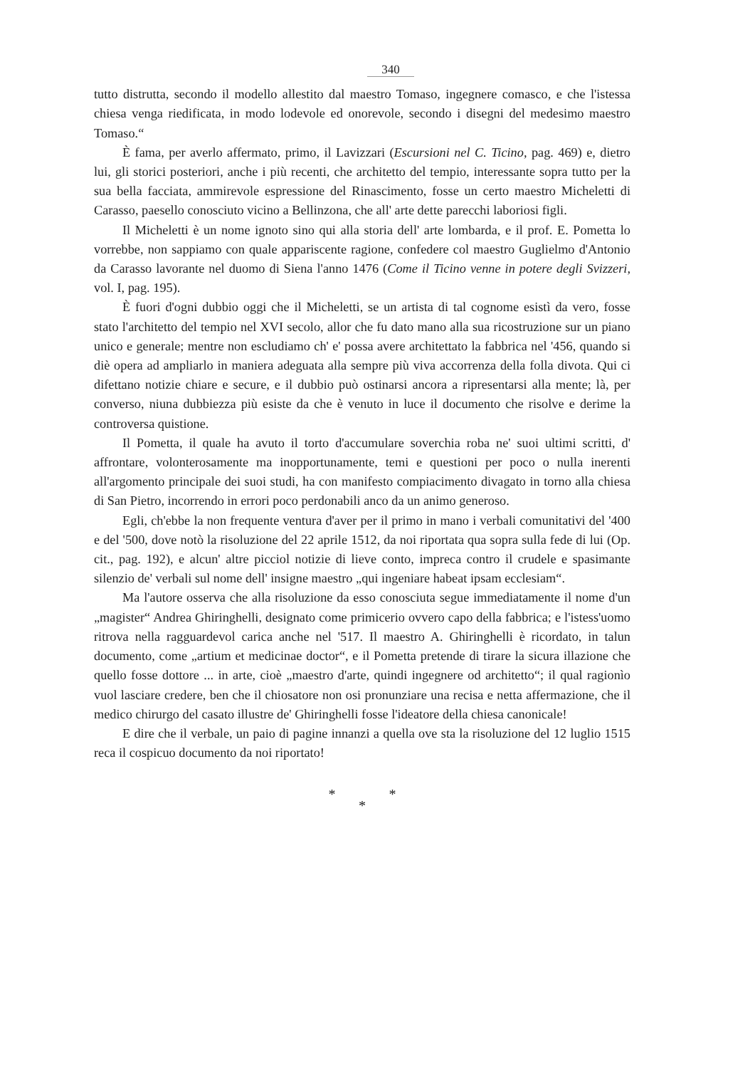340
tutto distrutta, secondo il modello allestito dal maestro Tomaso, ingegnere comasco, e che l'istessa chiesa venga riedificata, in modo lodevole ed onorevole, secondo i disegni del medesimo maestro Tomaso.“
È fama, per averlo affermato, primo, il Lavizzari (Escursioni nel C. Ticino, pag. 469) e, dietro lui, gli storici posteriori, anche i più recenti, che architetto del tempio, interessante sopra tutto per la sua bella facciata, ammirevole espressione del Rinascimento, fosse un certo maestro Micheletti di Carasso, paesello conosciuto vicino a Bellinzona, che all' arte dette parecchi laboriosi figli.
Il Micheletti è un nome ignoto sino qui alla storia dell' arte lombarda, e il prof. E. Pometta lo vorrebbe, non sappiamo con quale appariscente ragione, confedere col maestro Guglielmo d'Antonio da Carasso lavorante nel duomo di Siena l'anno 1476 (Come il Ticino venne in potere degli Svizzeri, vol. I, pag. 195).
È fuori d'ogni dubbio oggi che il Micheletti, se un artista di tal cognome esistì da vero, fosse stato l'architetto del tempio nel XVI secolo, allor che fu dato mano alla sua ricostruzione sur un piano unico e generale; mentre non escludiamo ch' e' possa avere architettato la fabbrica nel '456, quando si diè opera ad ampliarlo in maniera adeguata alla sempre più viva accorrenza della folla divota. Qui ci difettano notizie chiare e secure, e il dubbio può ostinarsi ancora a ripresentarsi alla mente; là, per converso, niuna dubbiezza più esiste da che è venuto in luce il documento che risolve e derime la controversa quistione.
Il Pometta, il quale ha avuto il torto d'accumulare soverchia roba ne' suoi ultimi scritti, d' affrontare, volonterosamente ma inopportunamente, temi e questioni per poco o nulla inerenti all'argomento principale dei suoi studi, ha con manifesto compiacimento divagato in torno alla chiesa di San Pietro, incorrendo in errori poco perdonabili anco da un animo generoso.
Egli, ch'ebbe la non frequente ventura d'aver per il primo in mano i verbali comunitativi del '400 e del '500, dove notò la risoluzione del 22 aprile 1512, da noi riportata qua sopra sulla fede di lui (Op. cit., pag. 192), e alcun' altre picciol notizie di lieve conto, impreca contro il crudele e spasimante silenzio de' verbali sul nome dell' insigne maestro „qui ingeniare habeat ipsam ecclesiam“.
Ma l'autore osserva che alla risoluzione da esso conosciuta segue immediatamente il nome d'un „magister“ Andrea Ghiringhelli, designato come primicerio ovvero capo della fabbrica; e l'istess'uomo ritrova nella ragguardevol carica anche nel '517. Il maestro A. Ghiringhelli è ricordato, in talun documento, come „artium et medicinae doctor“, e il Pometta pretende di tirare la sicura illazione che quello fosse dottore ... in arte, cioè „maestro d'arte, quindi ingegnere od architetto“; il qual ragionìo vuol lasciare credere, ben che il chiosatore non osi pronunziare una recisa e netta affermazione, che il medico chirurgo del casato illustre de' Ghiringhelli fosse l'ideatore della chiesa canonicale!
E dire che il verbale, un paio di pagine innanzi a quella ove sta la risoluzione del 12 luglio 1515 reca il cospicuo documento da noi riportato!
* *
*